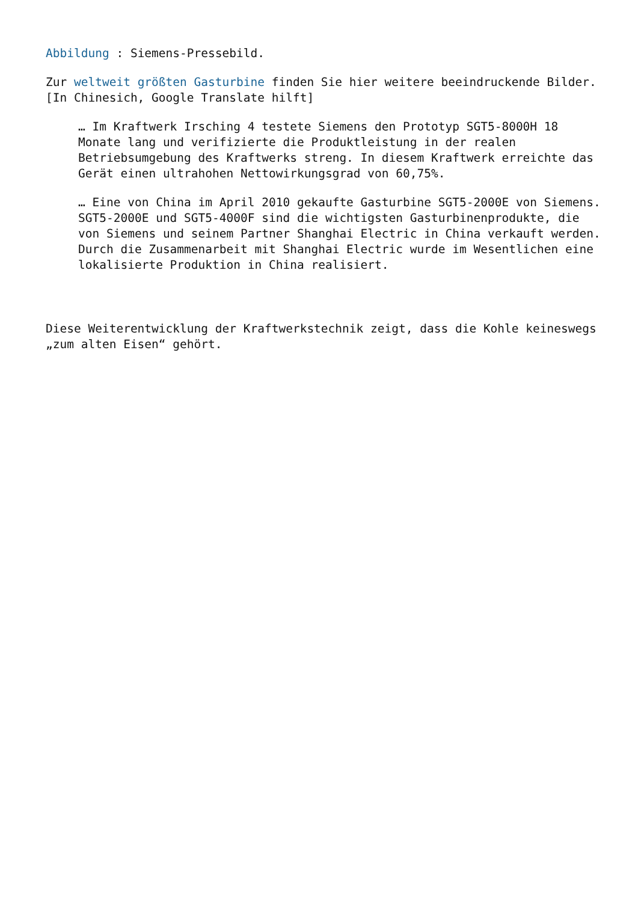Abbildung : Siemens-Pressebild.
Zur weltweit größten Gasturbine finden Sie hier weitere beeindruckende Bilder. [In Chinesich, Google Translate hilft]
… Im Kraftwerk Irsching 4 testete Siemens den Prototyp SGT5-8000H 18 Monate lang und verifizierte die Produktleistung in der realen Betriebsumgebung des Kraftwerks streng. In diesem Kraftwerk erreichte das Gerät einen ultrahohen Nettowirkungsgrad von 60,75%.
… Eine von China im April 2010 gekaufte Gasturbine SGT5-2000E von Siemens. SGT5-2000E und SGT5-4000F sind die wichtigsten Gasturbinenprodukte, die von Siemens und seinem Partner Shanghai Electric in China verkauft werden. Durch die Zusammenarbeit mit Shanghai Electric wurde im Wesentlichen eine lokalisierte Produktion in China realisiert.
Diese Weiterentwicklung der Kraftwerkstechnik zeigt, dass die Kohle keineswegs „zum alten Eisen“ gehört.